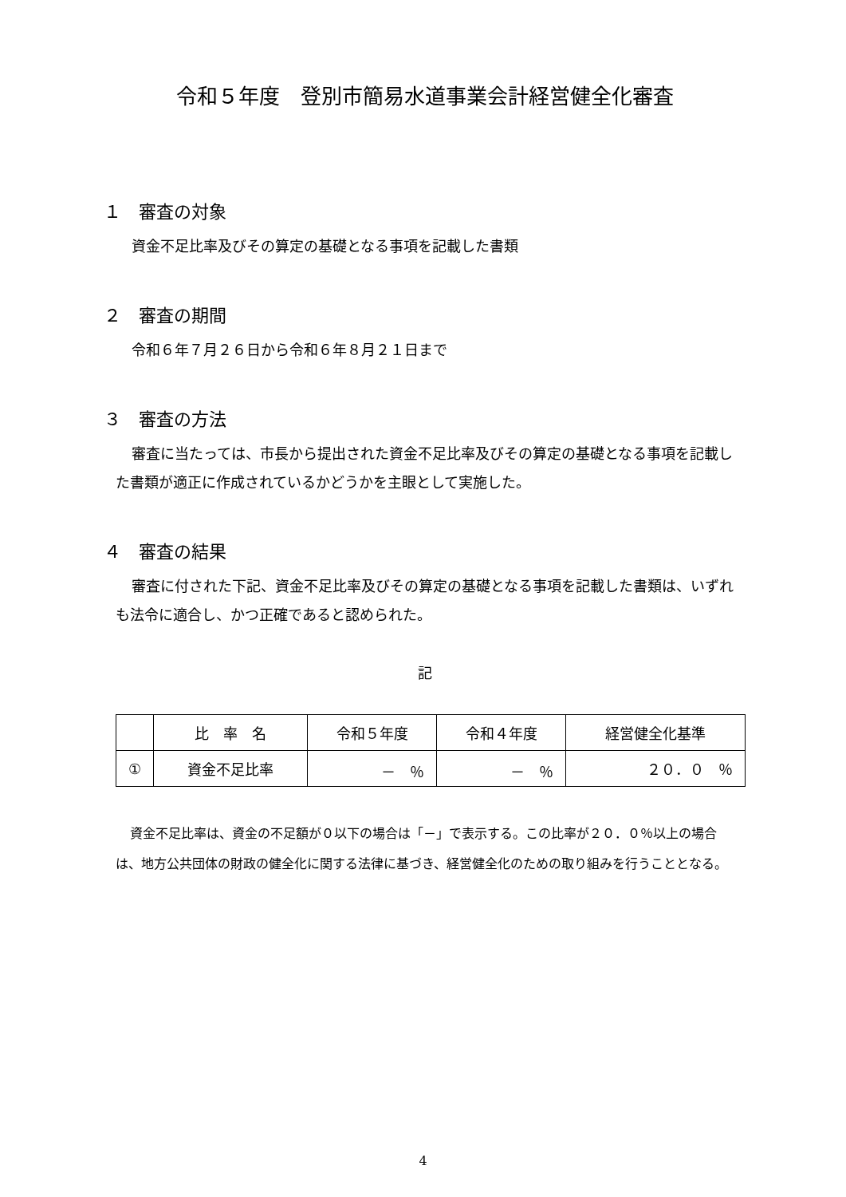令和５年度　登別市簡易水道事業会計経営健全化審査
１　審査の対象
資金不足比率及びその算定の基礎となる事項を記載した書類
２　審査の期間
令和６年７月２６日から令和６年８月２１日まで
３　審査の方法
審査に当たっては、市長から提出された資金不足比率及びその算定の基礎となる事項を記載した書類が適正に作成されているかどうかを主眼として実施した。
４　審査の結果
審査に付された下記、資金不足比率及びその算定の基礎となる事項を記載した書類は、いずれも法令に適合し、かつ正確であると認められた。
記
| | 比 率 名 | 令和５年度 | 令和４年度 | 経営健全化基準 |
| --- | --- | --- | --- | --- |
| ① | 資金不足比率 | － ％ | － ％ | ２０．０ ％ |
資金不足比率は、資金の不足額が０以下の場合は「－」で表示する。この比率が２０．０％以上の場合は、地方公共団体の財政の健全化に関する法律に基づき、経営健全化のための取り組みを行うこととなる。
4